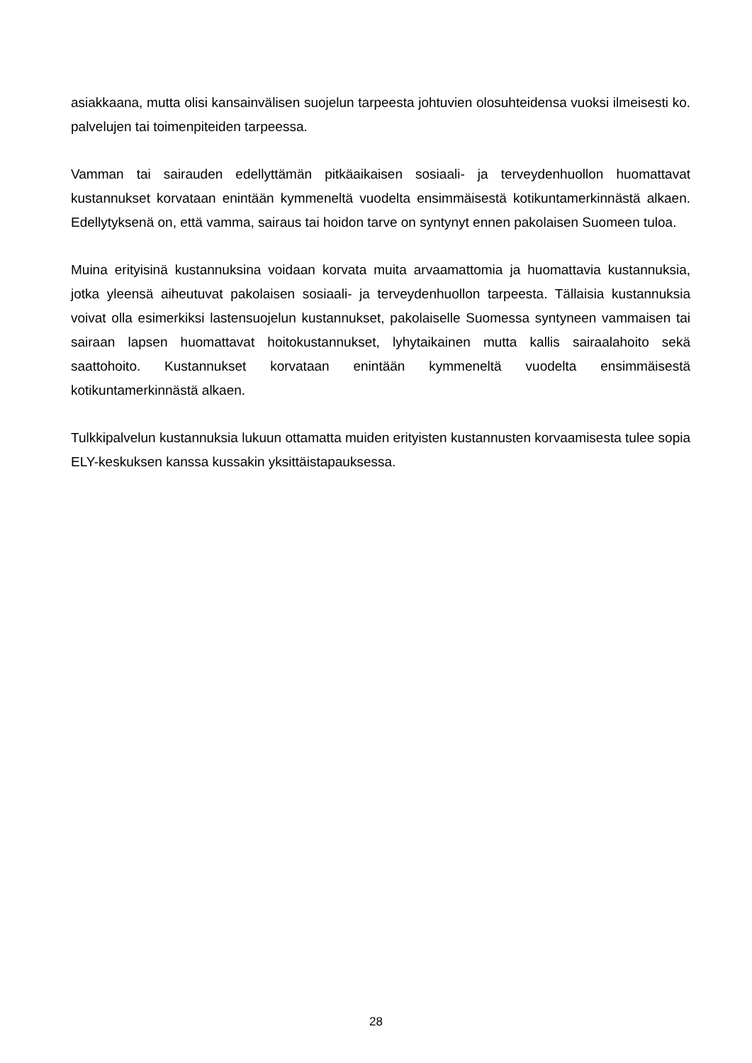asiakkaana, mutta olisi kansainvälisen suojelun tarpeesta johtuvien olosuhteidensa vuoksi ilmeisesti ko. palvelujen tai toimenpiteiden tarpeessa.
Vamman tai sairauden edellyttämän pitkäaikaisen sosiaali- ja terveydenhuollon huomattavat kustannukset korvataan enintään kymmeneltä vuodelta ensimmäisestä kotikuntamerkinnästä alkaen. Edellytyksenä on, että vamma, sairaus tai hoidon tarve on syntynyt ennen pakolaisen Suomeen tuloa.
Muina erityisinä kustannuksina voidaan korvata muita arvaamattomia ja huomattavia kustannuksia, jotka yleensä aiheutuvat pakolaisen sosiaali- ja terveydenhuollon tarpeesta. Tällaisia kustannuksia voivat olla esimerkiksi lastensuojelun kustannukset, pakolaiselle Suomessa syntyneen vammaisen tai sairaan lapsen huomattavat hoitokustannukset, lyhytaikainen mutta kallis sairaalahoito sekä saattohoito. Kustannukset korvataan enintään kymmeneltä vuodelta ensimmäisestä kotikuntamerkinnästä alkaen.
Tulkkipalvelun kustannuksia lukuun ottamatta muiden erityisten kustannusten korvaamisesta tulee sopia ELY-keskuksen kanssa kussakin yksittäistapauksessa.
28